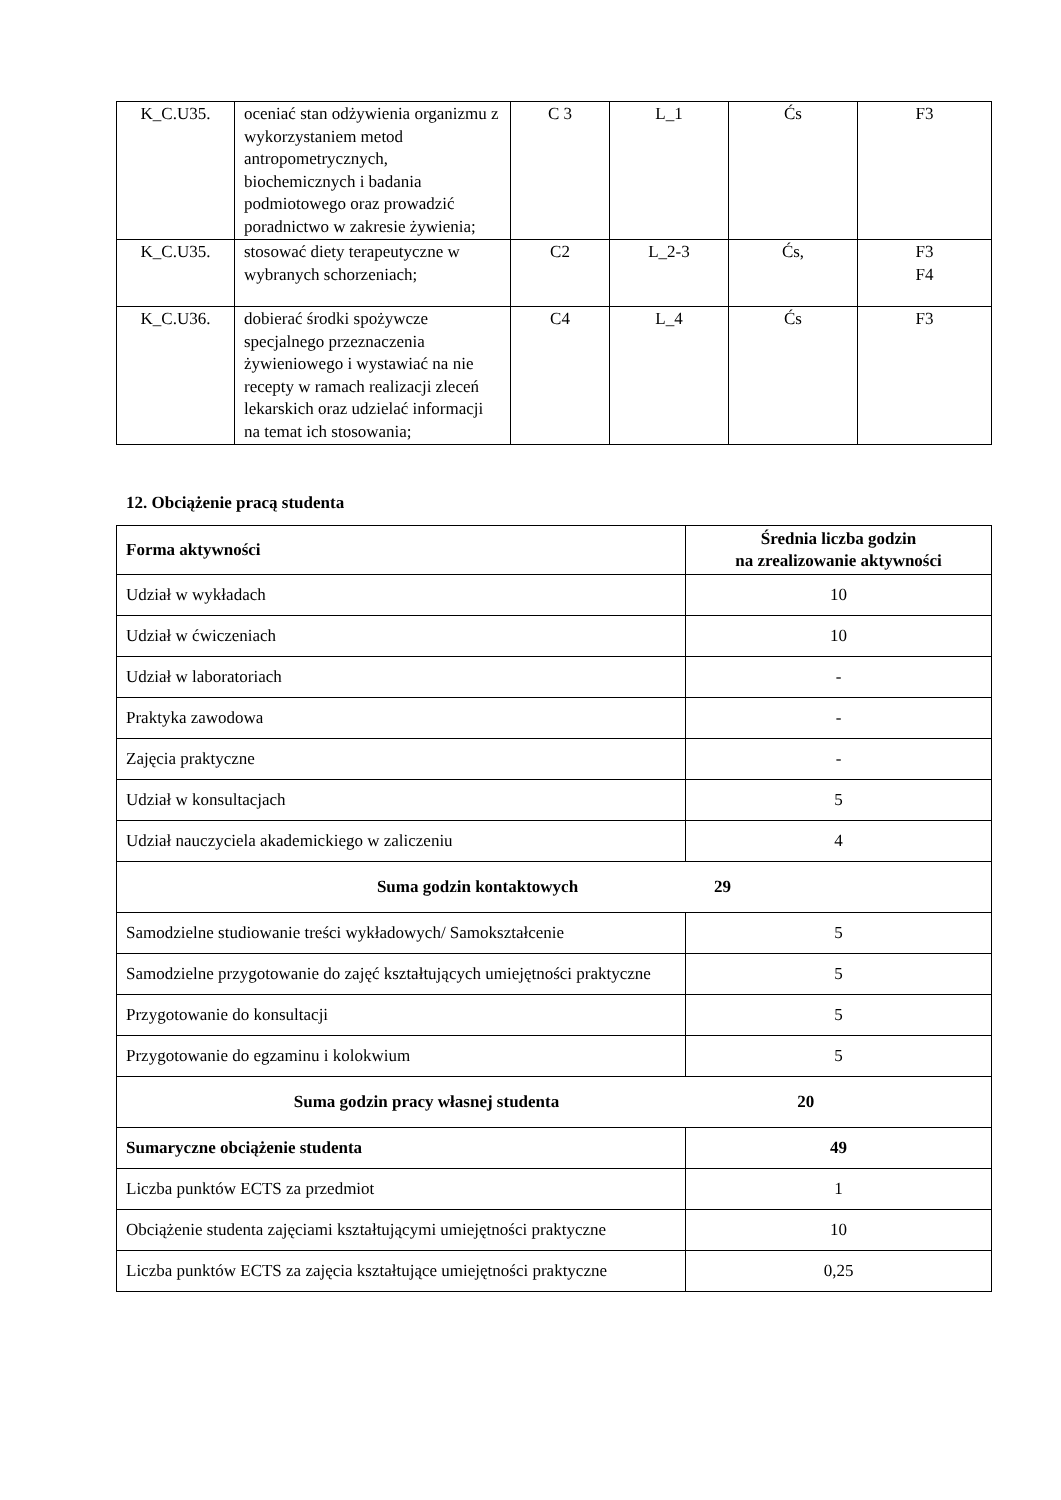| K_C.U35. | oceniać stan odżywienia organizmu z wykorzystaniem metod antropometrycznych, biochemicznych i badania podmiotowego oraz prowadzić poradnictwo w zakresie żywienia; | C 3 | L_1 | Ćs | F3 |
| K_C.U35. | stosować diety terapeutyczne w wybranych schorzeniach; | C2 | L_2-3 | Ćs, | F3 F4 |
| K_C.U36. | dobierać środki spożywcze specjalnego przeznaczenia żywieniowego i wystawiać na nie recepty w ramach realizacji zleceń lekarskich oraz udzielać informacji na temat ich stosowania; | C4 | L_4 | Ćs | F3 |
12. Obciążenie pracą studenta
| Forma aktywności | Średnia liczba godzin na zrealizowanie aktywności |
| --- | --- |
| Udział w wykładach | 10 |
| Udział w ćwiczeniach | 10 |
| Udział w laboratoriach | - |
| Praktyka zawodowa | - |
| Zajęcia praktyczne | - |
| Udział w konsultacjach | 5 |
| Udział nauczyciela akademickiego w zaliczeniu | 4 |
| Suma godzin kontaktowych 29 | |
| Samodzielne studiowanie treści wykładowych/ Samokształcenie | 5 |
| Samodzielne przygotowanie do zajęć kształtujących umiejętności praktyczne | 5 |
| Przygotowanie do konsultacji | 5 |
| Przygotowanie do egzaminu i kolokwium | 5 |
| Suma godzin pracy własnej studenta 20 | |
| Sumaryczne obciążenie studenta | 49 |
| Liczba punktów ECTS za przedmiot | 1 |
| Obciążenie studenta zajęciami kształtującymi umiejętności praktyczne | 10 |
| Liczba punktów ECTS za zajęcia kształtujące umiejętności praktyczne | 0,25 |